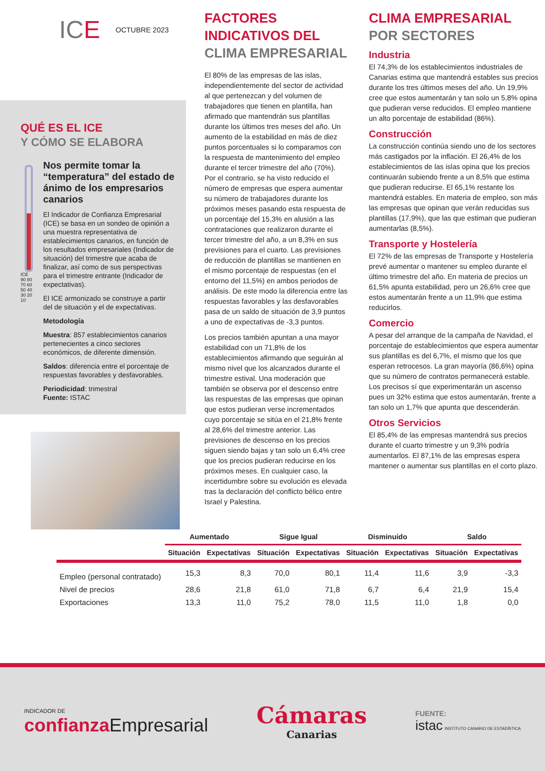IC E OCTUBRE 2023
QUÉ ES EL ICE
Y CÓMO SE ELABORA
ICE 90 80 70 60 50 40 30 20 10
Nos permite tomar la “temperatura” del estado de ánimo de los empresarios canarios
El Indicador de Confianza Empresarial (ICE) se basa en un sondeo de opinión a una muestra representativa de establecimientos canarios, en función de los resultados empresariales (Indicador de situación) del trimestre que acaba de finalizar, así como de sus perspectivas para el trimestre entrante (Indicador de expectativas).
El ICE armonizado se construye a partir del de situación y el de expectativas.
Metodología
Muestra: 857 establecimientos canarios pertenecientes a cinco sectores económicos, de diferente dimensión.
Saldos: diferencia entre el porcentaje de respuestas favorables y desfavorables.
Periodicidad: trimestral
Fuente: ISTAC
FACTORES
INDICATIVOS DEL
CLIMA EMPRESARIAL
El 80% de las empresas de las islas, independientemente del sector de actividad al que pertenezcan y del volumen de trabajadores que tienen en plantilla, han afirmado que mantendrán sus plantillas durante los últimos tres meses del año. Un aumento de la estabilidad en más de diez puntos porcentuales si lo comparamos con la respuesta de mantenimiento del empleo durante el tercer trimestre del año (70%). Por el contrario, se ha visto reducido el número de empresas que espera aumentar su número de trabajadores durante los próximos meses pasando esta respuesta de un porcentaje del 15,3% en alusión a las contrataciones que realizaron durante el tercer trimestre del año, a un 8,3% en sus previsiones para el cuarto. Las previsiones de reducción de plantillas se mantienen en el mismo porcentaje de respuestas (en el entorno del 11,5%) en ambos periodos de análisis. De este modo la diferencia entre las respuestas favorables y las desfavorables pasa de un saldo de situación de 3,9 puntos a uno de expectativas de -3,3 puntos.
Los precios también apuntan a una mayor estabilidad con un 71,8% de los establecimientos afirmando que seguirán al mismo nivel que los alcanzados durante el trimestre estival. Una moderación que también se observa por el descenso entre las respuestas de las empresas que opinan que estos pudieran verse incrementados cuyo porcentaje se sitúa en el 21,8% frente al 28,6% del trimestre anterior. Las previsiones de descenso en los precios siguen siendo bajas y tan solo un 6,4% cree que los precios pudieran reducirse en los próximos meses. En cualquier caso, la incertidumbre sobre su evolución es elevada tras la declaración del conflicto bélico entre Israel y Palestina.
CLIMA EMPRESARIAL
POR SECTORES
Industria
El 74,3% de los establecimientos industriales de Canarias estima que mantendrá estables sus precios durante los tres últimos meses del año. Un 19,9% cree que estos aumentarán y tan solo un 5,8% opina que pudieran verse reducidos. El empleo mantiene un alto porcentaje de estabilidad (86%).
Construcción
La construcción continúa siendo uno de los sectores más castigados por la inflación. El 26,4% de los establecimientos de las islas opina que los precios continuarán subiendo frente a un 8,5% que estima que pudieran reducirse. El 65,1% restante los mantendrá estables. En materia de empleo, son más las empresas que opinan que verán reducidas sus plantillas (17,9%), que las que estiman que pudieran aumentarlas (8,5%).
Transporte y Hostelería
El 72% de las empresas de Transporte y Hostelería prevé aumentar o mantener su empleo durante el último trimestre del año. En materia de precios un 61,5% apunta estabilidad, pero un 26,6% cree que estos aumentarán frente a un 11,9% que estima reducirlos.
Comercio
A pesar del arranque de la campaña de Navidad, el porcentaje de establecimientos que espera aumentar sus plantillas es del 6,7%, el mismo que los que esperan retrocesos. La gran mayoría (86,6%) opina que su número de contratos permanecerá estable. Los precisos sí que experimentarán un ascenso pues un 32% estima que estos aumentarán, frente a tan solo un 1,7% que apunta que descenderán.
Otros Servicios
El 85,4% de las empresas mantendrá sus precios durante el cuarto trimestre y un 9,3% podría aumentarlos. El 87,1% de las empresas espera mantener o aumentar sus plantillas en el corto plazo.
| | Aumentado | | Sigue Igual | | Disminuido | | Saldo | |
| --- | --- | --- | --- | --- | --- | --- | --- | --- |
| | Situación | Expectativas | Situación | Expectativas | Situación | Expectativas | Situación | Expectativas |
| Empleo (personal contratado) | 15,3 | 8,3 | 70,0 | 80,1 | 11,4 | 11,6 | 3,9 | -3,3 |
| Nivel de precios | 28,6 | 21,8 | 61,0 | 71,8 | 6,7 | 6,4 | 21,9 | 15,4 |
| Exportaciones | 13,3 | 11,0 | 75,2 | 78,0 | 11,5 | 11,0 | 1,8 | 0,0 |
INDICADOR DE
confianza Empresarial
Cámaras
Canarias
FUENTE:
istac INSTITUTO CANARIO DE ESTADÍSTICA